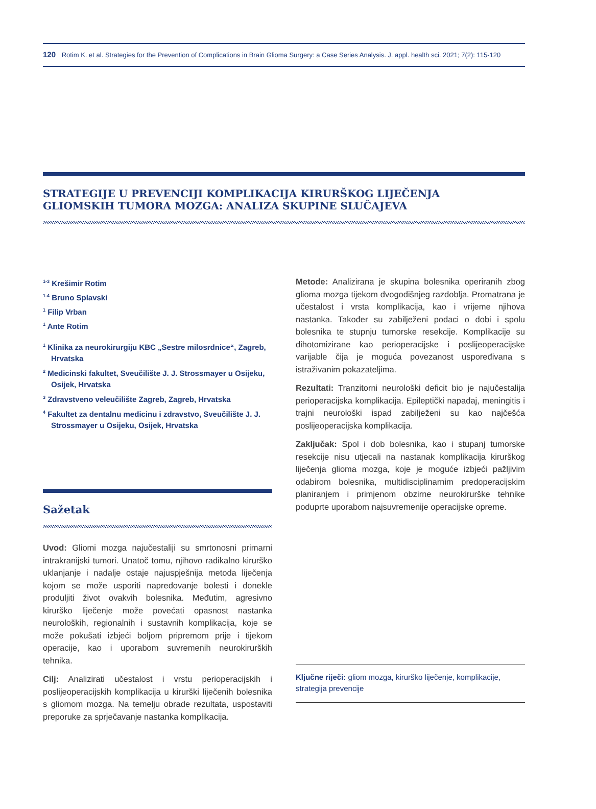120 Rotim K. et al. Strategies for the Prevention of Complications in Brain Glioma Surgery: a Case Series Analysis. J. appl. health sci. 2021; 7(2): 115-120
STRATEGIJE U PREVENCIJI KOMPLIKACIJA KIRURŠKOG LIJEČENJA
GLIOMSKIH TUMORA MOZGA: ANALIZA SKUPINE SLUČAJEVA
<sup>1-3</sup> Krešimir Rotim
<sup>1-4</sup> Bruno Splavski
<sup>1</sup> Filip Vrban
<sup>1</sup> Ante Rotim
<sup>1</sup> Klinika za neurokirurgiju KBC „Sestre milosrdnice“, Zagreb, Hrvatska
<sup>2</sup> Medicinski fakultet, Sveučilište J. J. Strossmayer u Osijeku, Osijek, Hrvatska
<sup>3</sup> Zdravstveno veleučilište Zagreb, Zagreb, Hrvatska
<sup>4</sup> Fakultet za dentalnu medicinu i zdravstvo, Sveučilište J. J. Strossmayer u Osijeku, Osijek, Hrvatska
Sažetak
Uvod: Gliomi mozga najučestaliji su smrtonosni primarni intrakranijski tumori. Unatoč tomu, njihovo radikalno kirurško uklanjanje i nadalje ostaje najuspješnija metoda liječenja kojom se može usporiti napredovanje bolesti i donekle produljiti život ovakvih bolesnika. Međutim, agresivno kirurško liječenje može povećati opasnost nastanka neuroloških, regionalnih i sustavnih komplikacija, koje se može pokušati izbjeći boljom pripremom prije i tijekom operacije, kao i uporabom suvremenih neurokirurških tehnika.
Cilj: Analizirati učestalost i vrstu perioperacijskih i poslijeoperacijskih komplikacija u kirurški liječenih bolesnika s gliomom mozga. Na temelju obrade rezultata, uspostaviti preporuke za sprječavanje nastanka komplikacija.
Metode: Analizirana je skupina bolesnika operiranih zbog glioma mozga tijekom dvogodišnjeg razdoblja. Promatrana je učestalost i vrsta komplikacija, kao i vrijeme njihova nastanka. Također su zabilježeni podaci o dobi i spolu bolesnika te stupnju tumorske resekcije. Komplikacije su dihotomizirane kao perioperacijske i poslijeoperacijske varijable čija je moguća povezanost uspoređivana s istraživanim pokazateljima.
Rezultati: Tranzitorni neurološki deficit bio je najučestalija perioperacijska komplikacija. Epileptički napadaj, meningitis i trajni neurološki ispad zabilježeni su kao najčešća poslijeoperacijska komplikacija.
Zaključak: Spol i dob bolesnika, kao i stupanj tumorske resekcije nisu utjecali na nastanak komplikacija kirurškog liječenja glioma mozga, koje je moguće izbjeći pažljivim odabirom bolesnika, multidisciplinarnim predoperacijskim planiranjem i primjenom obzirne neurokirurške tehnike poduprte uporabom najsuvremenije operacijske opreme.
Ključne riječi: gliom mozga, kirurško liječenje, komplikacije, strategija prevencije